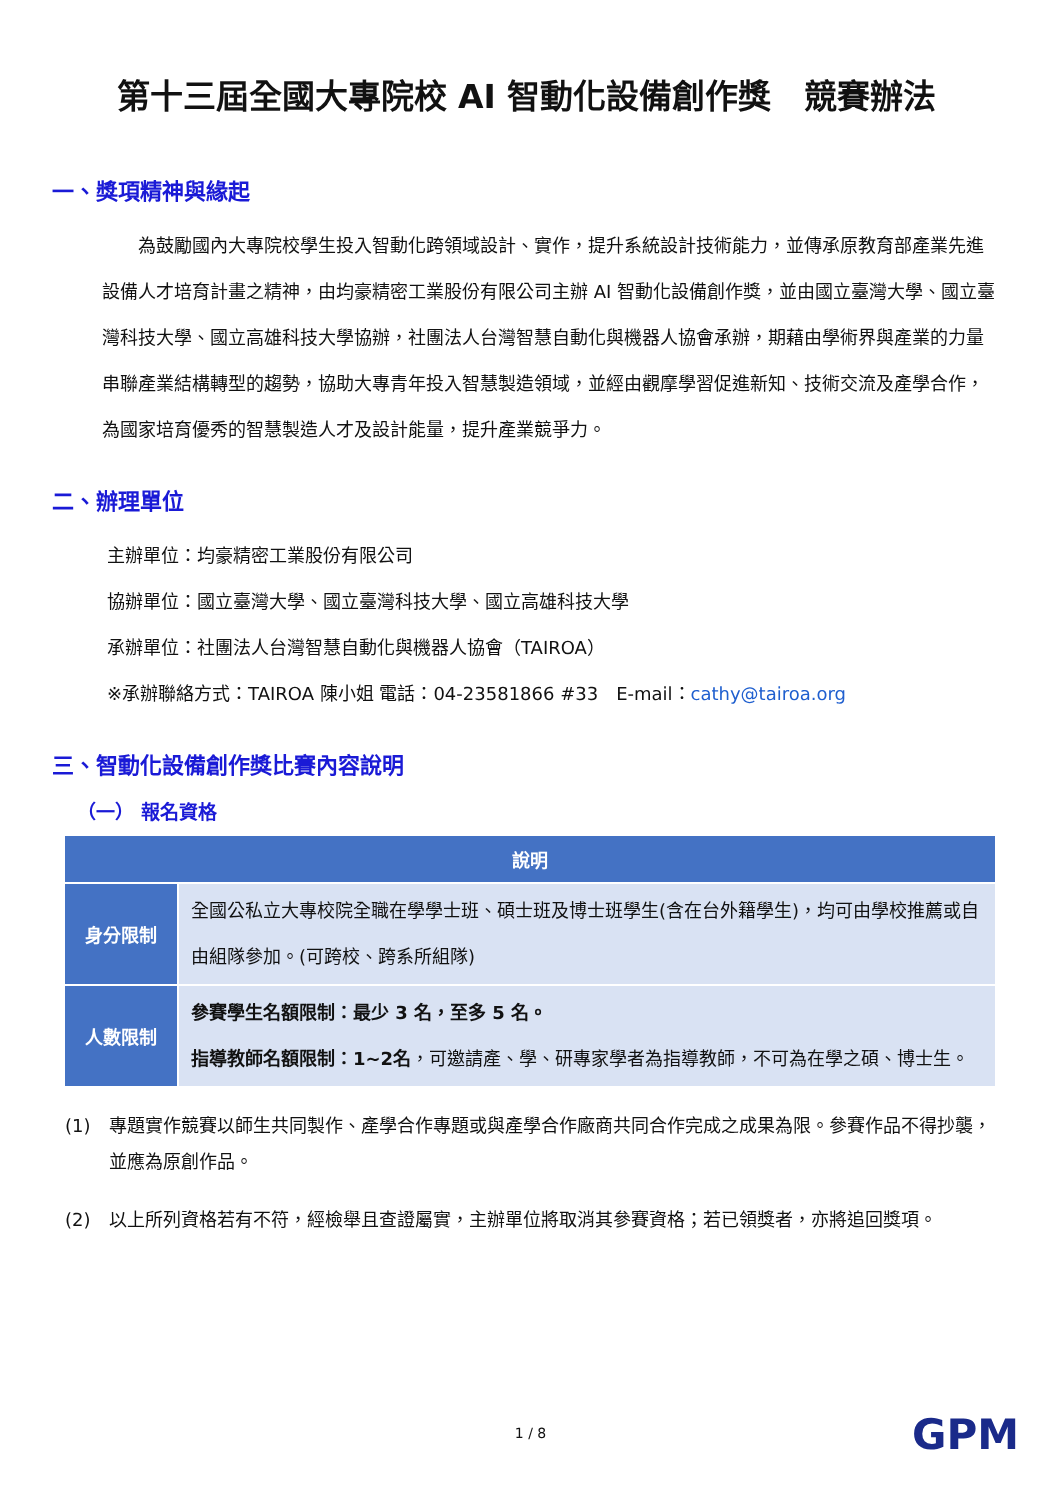第十三屆全國大專院校 AI 智動化設備創作獎　競賽辦法
一、獎項精神與緣起
　　為鼓勵國內大專院校學生投入智動化跨領域設計、實作，提升系統設計技術能力，並傳承原教育部產業先進設備人才培育計畫之精神，由均豪精密工業股份有限公司主辦 AI 智動化設備創作獎，並由國立臺灣大學、國立臺灣科技大學、國立高雄科技大學協辦，社團法人台灣智慧自動化與機器人協會承辦，期藉由學術界與產業的力量串聯產業結構轉型的趨勢，協助大專青年投入智慧製造領域，並經由觀摩學習促進新知、技術交流及產學合作，為國家培育優秀的智慧製造人才及設計能量，提升產業競爭力。
二、辦理單位
主辦單位：均豪精密工業股份有限公司
協辦單位：國立臺灣大學、國立臺灣科技大學、國立高雄科技大學
承辦單位：社團法人台灣智慧自動化與機器人協會（TAIROA）
※承辦聯絡方式：TAIROA 陳小姐 電話：04-23581866 #33　E-mail：cathy@tairoa.org
三、智動化設備創作獎比賽內容說明
（一） 報名資格
| 說明 | |
| --- | --- |
| 身分限制 | 全國公私立大專校院全職在學學士班、碩士班及博士班學生(含在台外籍學生)，均可由學校推薦或自由組隊參加。(可跨校、跨系所組隊) |
| 人數限制 | 參賽學生名額限制：最少 3 名，至多 5 名。 指導教師名額限制：1~2名 ，可邀請產、學、研專家學者為指導教師，不可為在學之碩、博士生。 |
(1) 專題實作競賽以師生共同製作、產學合作專題或與產學合作廠商共同合作完成之成果為限。參賽作品不得抄襲，並應為原創作品。
(2) 以上所列資格若有不符，經檢舉且查證屬實，主辦單位將取消其參賽資格；若已領獎者，亦將追回獎項。
1 / 8 GPM